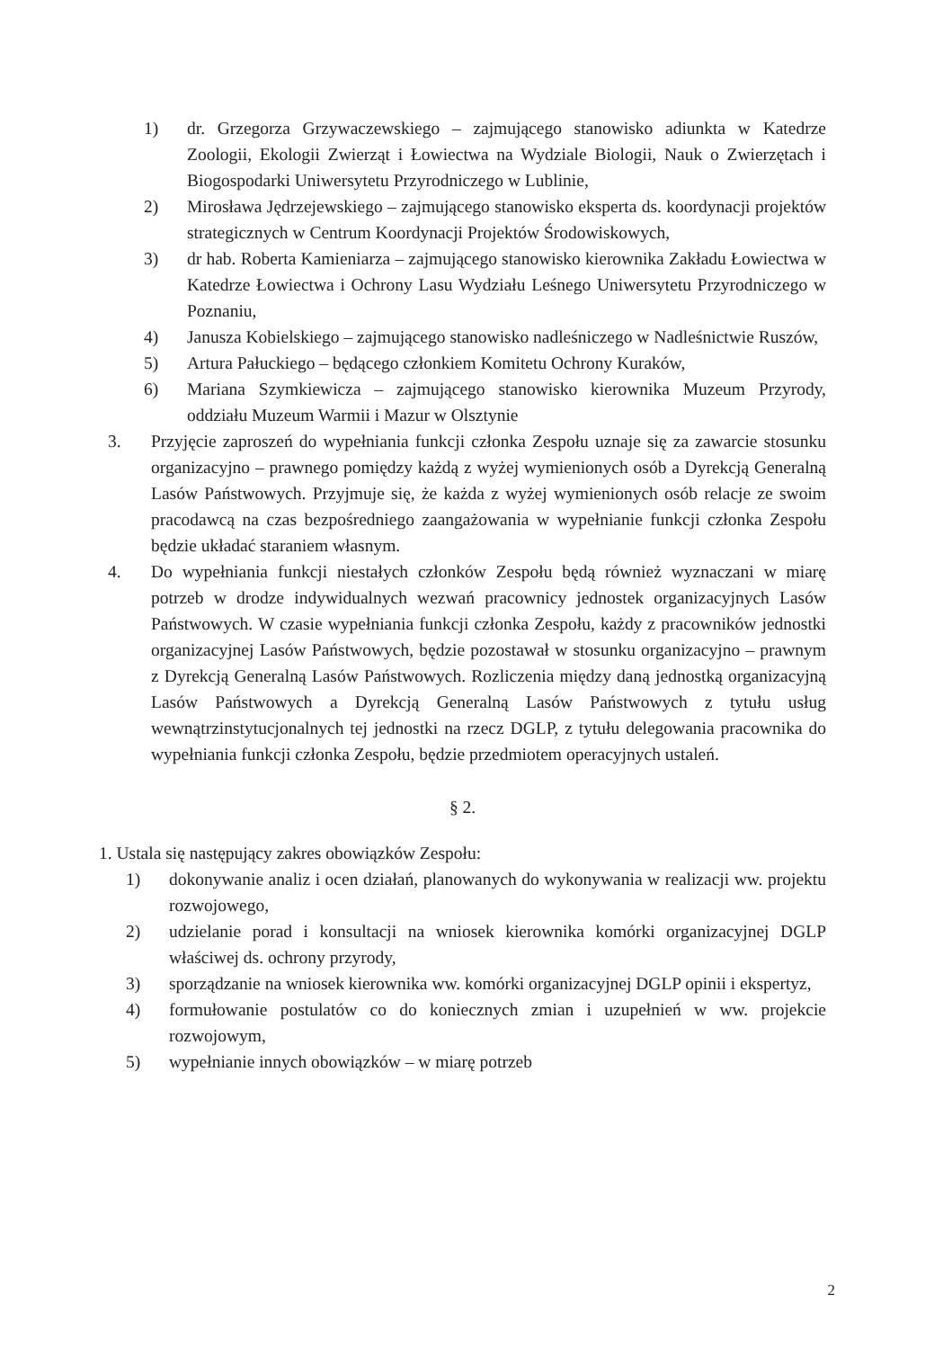1) dr. Grzegorza Grzywaczewskiego – zajmującego stanowisko adiunkta w Katedrze Zoologii, Ekologii Zwierząt i Łowiectwa na Wydziale Biologii, Nauk o Zwierzętach i Biogospodarki Uniwersytetu Przyrodniczego w Lublinie,
2) Mirosława Jędrzejewskiego – zajmującego stanowisko eksperta ds. koordynacji projektów strategicznych w Centrum Koordynacji Projektów Środowiskowych,
3) dr hab. Roberta Kamieniarza – zajmującego stanowisko kierownika Zakładu Łowiectwa w Katedrze Łowiectwa i Ochrony Lasu Wydziału Leśnego Uniwersytetu Przyrodniczego w Poznaniu,
4) Janusza Kobielskiego – zajmującego stanowisko nadleśniczego w Nadleśnictwie Ruszów,
5) Artura Pałuckiego – będącego członkiem Komitetu Ochrony Kuraków,
6) Mariana Szymkiewicza – zajmującego stanowisko kierownika Muzeum Przyrody, oddziału Muzeum Warmii i Mazur w Olsztynie
3. Przyjęcie zaproszeń do wypełniania funkcji członka Zespołu uznaje się za zawarcie stosunku organizacyjno – prawnego pomiędzy każdą z wyżej wymienionych osób a Dyrekcją Generalną Lasów Państwowych. Przyjmuje się, że każda z wyżej wymienionych osób relacje ze swoim pracodawcą na czas bezpośredniego zaangażowania w wypełnianie funkcji członka Zespołu będzie układać staraniem własnym.
4. Do wypełniania funkcji niestałych członków Zespołu będą również wyznaczani w miarę potrzeb w drodze indywidualnych wezwań pracownicy jednostek organizacyjnych Lasów Państwowych. W czasie wypełniania funkcji członka Zespołu, każdy z pracowników jednostki organizacyjnej Lasów Państwowych, będzie pozostawał w stosunku organizacyjno – prawnym z Dyrekcją Generalną Lasów Państwowych. Rozliczenia między daną jednostką organizacyjną Lasów Państwowych a Dyrekcją Generalną Lasów Państwowych z tytułu usług wewnątrzinstytucjonalnych tej jednostki na rzecz DGLP, z tytułu delegowania pracownika do wypełniania funkcji członka Zespołu, będzie przedmiotem operacyjnych ustaleń.
§ 2.
1. Ustala się następujący zakres obowiązków Zespołu:
1) dokonywanie analiz i ocen działań, planowanych do wykonywania w realizacji ww. projektu rozwojowego,
2) udzielanie porad i konsultacji na wniosek kierownika komórki organizacyjnej DGLP właściwej ds. ochrony przyrody,
3) sporządzanie na wniosek kierownika ww. komórki organizacyjnej DGLP opinii i ekspertyz,
4) formułowanie postulatów co do koniecznych zmian i uzupełnień w ww. projekcie rozwojowym,
5) wypełnianie innych obowiązków – w miarę potrzeb
2